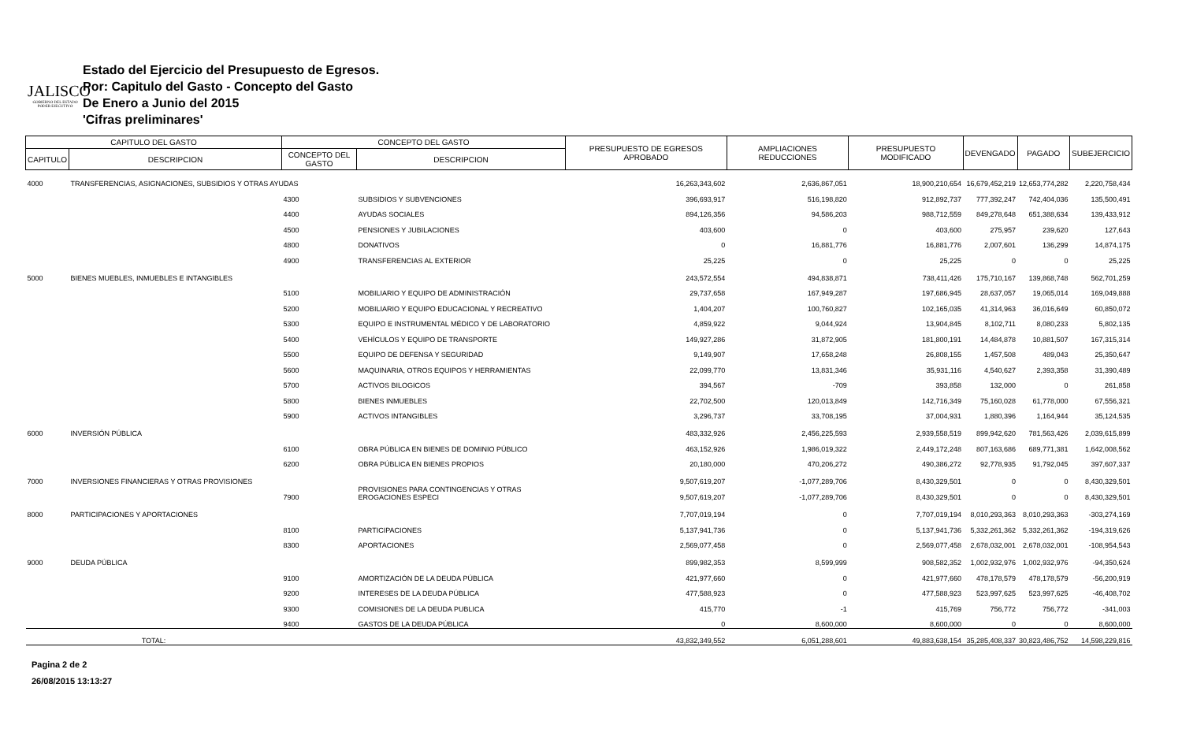JALISCO
GOBIERNO DEL ESTADO
PODER EJECUTIVO
Estado del Ejercicio del Presupuesto de Egresos.
Por: Capitulo del Gasto - Concepto del Gasto
De Enero a Junio del 2015
'Cifras preliminares'
| CAPITULO DEL GASTO | | CONCEPTO DEL GASTO | | PRESUPUESTO DE EGRESOS APROBADO | AMPLIACIONES REDUCCIONES | PRESUPUESTO MODIFICADO | DEVENGADO | PAGADO | SUBEJERCICIO |
| --- | --- | --- | --- | --- | --- | --- | --- | --- | --- |
| CAPITULO | DESCRIPCION | CONCEPTO DEL GASTO | DESCRIPCION | | | | | | |
| 4000 | TRANSFERENCIAS, ASIGNACIONES, SUBSIDIOS Y OTRAS AYUDAS | | | 16,263,343,602 | 2,636,867,051 | 18,900,210,654 | 16,679,452,219 | 12,653,774,282 | 2,220,758,434 |
| | | 4300 | SUBSIDIOS Y SUBVENCIONES | 396,693,917 | 516,198,820 | 912,892,737 | 777,392,247 | 742,404,036 | 135,500,491 |
| | | 4400 | AYUDAS SOCIALES | 894,126,356 | 94,586,203 | 988,712,559 | 849,278,648 | 651,388,634 | 139,433,912 |
| | | 4500 | PENSIONES Y JUBILACIONES | 403,600 | 0 | 403,600 | 275,957 | 239,620 | 127,643 |
| | | 4800 | DONATIVOS | 0 | 16,881,776 | 16,881,776 | 2,007,601 | 136,299 | 14,874,175 |
| | | 4900 | TRANSFERENCIAS AL EXTERIOR | 25,225 | 0 | 25,225 | 0 | 0 | 25,225 |
| 5000 | BIENES MUEBLES, INMUEBLES E INTANGIBLES | | | 243,572,554 | 494,838,871 | 738,411,426 | 175,710,167 | 139,868,748 | 562,701,259 |
| | | 5100 | MOBILIARIO Y EQUIPO DE ADMINISTRACIÓN | 29,737,658 | 167,949,287 | 197,686,945 | 28,637,057 | 19,065,014 | 169,049,888 |
| | | 5200 | MOBILIARIO Y EQUIPO EDUCACIONAL Y RECREATIVO | 1,404,207 | 100,760,827 | 102,165,035 | 41,314,963 | 36,016,649 | 60,850,072 |
| | | 5300 | EQUIPO E INSTRUMENTAL MÉDICO Y DE LABORATORIO | 4,859,922 | 9,044,924 | 13,904,845 | 8,102,711 | 8,080,233 | 5,802,135 |
| | | 5400 | VEHÍCULOS Y EQUIPO DE TRANSPORTE | 149,927,286 | 31,872,905 | 181,800,191 | 14,484,878 | 10,881,507 | 167,315,314 |
| | | 5500 | EQUIPO DE DEFENSA Y SEGURIDAD | 9,149,907 | 17,658,248 | 26,808,155 | 1,457,508 | 489,043 | 25,350,647 |
| | | 5600 | MAQUINARIA, OTROS EQUIPOS Y HERRAMIENTAS | 22,099,770 | 13,831,346 | 35,931,116 | 4,540,627 | 2,393,358 | 31,390,489 |
| | | 5700 | ACTIVOS BILOGICOS | 394,567 | -709 | 393,858 | 132,000 | 0 | 261,858 |
| | | 5800 | BIENES INMUEBLES | 22,702,500 | 120,013,849 | 142,716,349 | 75,160,028 | 61,778,000 | 67,556,321 |
| | | 5900 | ACTIVOS INTANGIBLES | 3,296,737 | 33,708,195 | 37,004,931 | 1,880,396 | 1,164,944 | 35,124,535 |
| 6000 | INVERSIÓN PÚBLICA | | | 483,332,926 | 2,456,225,593 | 2,939,558,519 | 899,942,620 | 781,563,426 | 2,039,615,899 |
| | | 6100 | OBRA PÚBLICA EN BIENES DE DOMINIO PÚBLICO | 463,152,926 | 1,986,019,322 | 2,449,172,248 | 807,163,686 | 689,771,381 | 1,642,008,562 |
| | | 6200 | OBRA PÚBLICA EN BIENES PROPIOS | 20,180,000 | 470,206,272 | 490,386,272 | 92,778,935 | 91,792,045 | 397,607,337 |
| 7000 | INVERSIONES FINANCIERAS Y OTRAS PROVISIONES | | | 9,507,619,207 | -1,077,289,706 | 8,430,329,501 | 0 | 0 | 8,430,329,501 |
| | | 7900 | PROVISIONES PARA CONTINGENCIAS Y OTRAS EROGACIONES ESPECI | 9,507,619,207 | -1,077,289,706 | 8,430,329,501 | 0 | 0 | 8,430,329,501 |
| 8000 | PARTICIPACIONES Y APORTACIONES | | | 7,707,019,194 | 0 | 7,707,019,194 | 8,010,293,363 | 8,010,293,363 | -303,274,169 |
| | | 8100 | PARTICIPACIONES | 5,137,941,736 | 0 | 5,137,941,736 | 5,332,261,362 | 5,332,261,362 | -194,319,626 |
| | | 8300 | APORTACIONES | 2,569,077,458 | 0 | 2,569,077,458 | 2,678,032,001 | 2,678,032,001 | -108,954,543 |
| 9000 | DEUDA PÚBLICA | | | 899,982,353 | 8,599,999 | 908,582,352 | 1,002,932,976 | 1,002,932,976 | -94,350,624 |
| | | 9100 | AMORTIZACIÓN DE LA DEUDA PÚBLICA | 421,977,660 | 0 | 421,977,660 | 478,178,579 | 478,178,579 | -56,200,919 |
| | | 9200 | INTERESES DE LA DEUDA PÚBLICA | 477,588,923 | 0 | 477,588,923 | 523,997,625 | 523,997,625 | -46,408,702 |
| | | 9300 | COMISIONES DE LA DEUDA PUBLICA | 415,770 | -1 | 415,769 | 756,772 | 756,772 | -341,003 |
| | | 9400 | GASTOS DE LA DEUDA PÚBLICA | 0 | 8,600,000 | 8,600,000 | 0 | 0 | 8,600,000 |
| TOTAL: | | | | 43,832,349,552 | 6,051,288,601 | 49,883,638,154 | 35,285,408,337 | 30,823,486,752 | 14,598,229,816 |
Pagina 2 de 2
26/08/2015 13:13:27